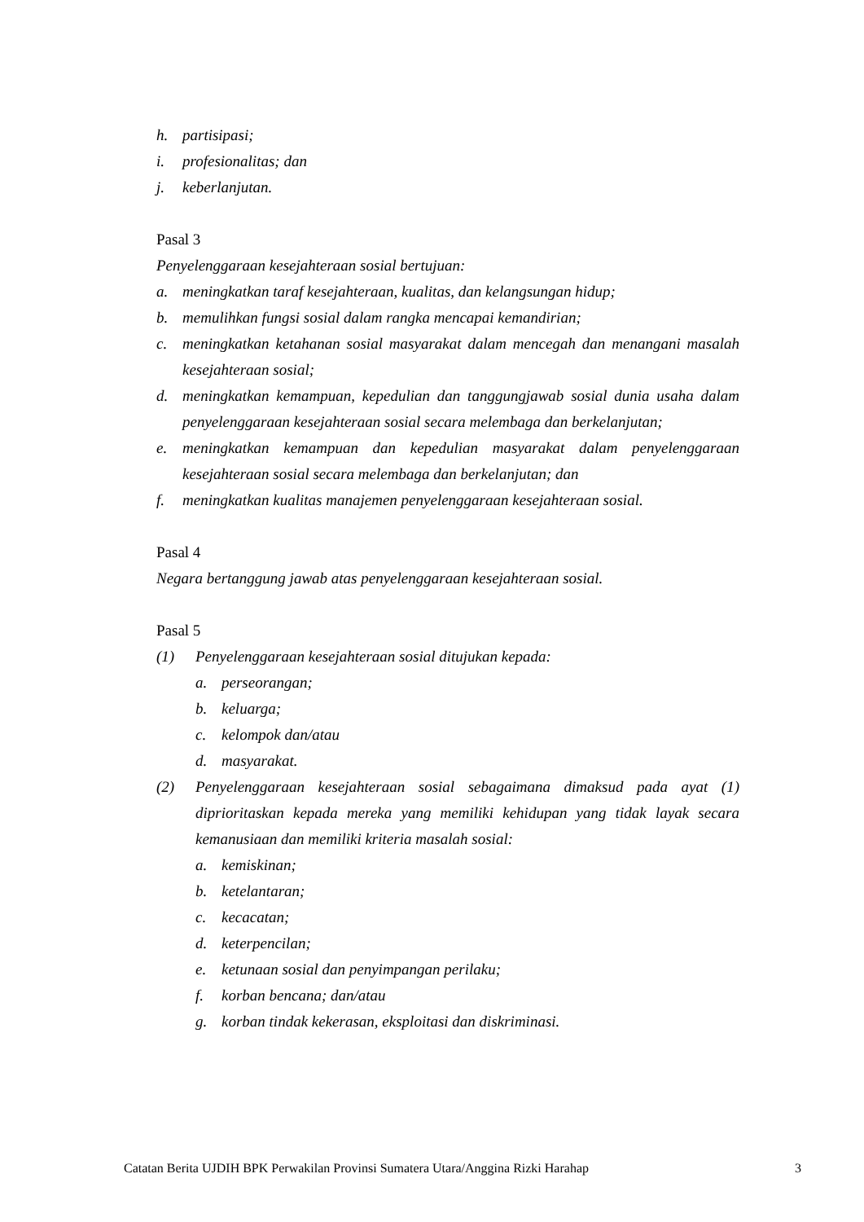h. partisipasi;
i. profesionalitas; dan
j. keberlanjutan.
Pasal 3
Penyelenggaraan kesejahteraan sosial bertujuan:
a. meningkatkan taraf kesejahteraan, kualitas, dan kelangsungan hidup;
b. memulihkan fungsi sosial dalam rangka mencapai kemandirian;
c. meningkatkan ketahanan sosial masyarakat dalam mencegah dan menangani masalah kesejahteraan sosial;
d. meningkatkan kemampuan, kepedulian dan tanggungjawab sosial dunia usaha dalam penyelenggaraan kesejahteraan sosial secara melembaga dan berkelanjutan;
e. meningkatkan kemampuan dan kepedulian masyarakat dalam penyelenggaraan kesejahteraan sosial secara melembaga dan berkelanjutan; dan
f. meningkatkan kualitas manajemen penyelenggaraan kesejahteraan sosial.
Pasal 4
Negara bertanggung jawab atas penyelenggaraan kesejahteraan sosial.
Pasal 5
(1) Penyelenggaraan kesejahteraan sosial ditujukan kepada:
a. perseorangan;
b. keluarga;
c. kelompok dan/atau
d. masyarakat.
(2) Penyelenggaraan kesejahteraan sosial sebagaimana dimaksud pada ayat (1) diprioritaskan kepada mereka yang memiliki kehidupan yang tidak layak secara kemanusiaan dan memiliki kriteria masalah sosial:
a. kemiskinan;
b. ketelantaran;
c. kecacatan;
d. keterpencilan;
e. ketunaan sosial dan penyimpangan perilaku;
f. korban bencana; dan/atau
g. korban tindak kekerasan, eksploitasi dan diskriminasi.
Catatan Berita UJDIH BPK Perwakilan Provinsi Sumatera Utara/Anggina Rizki Harahap 3